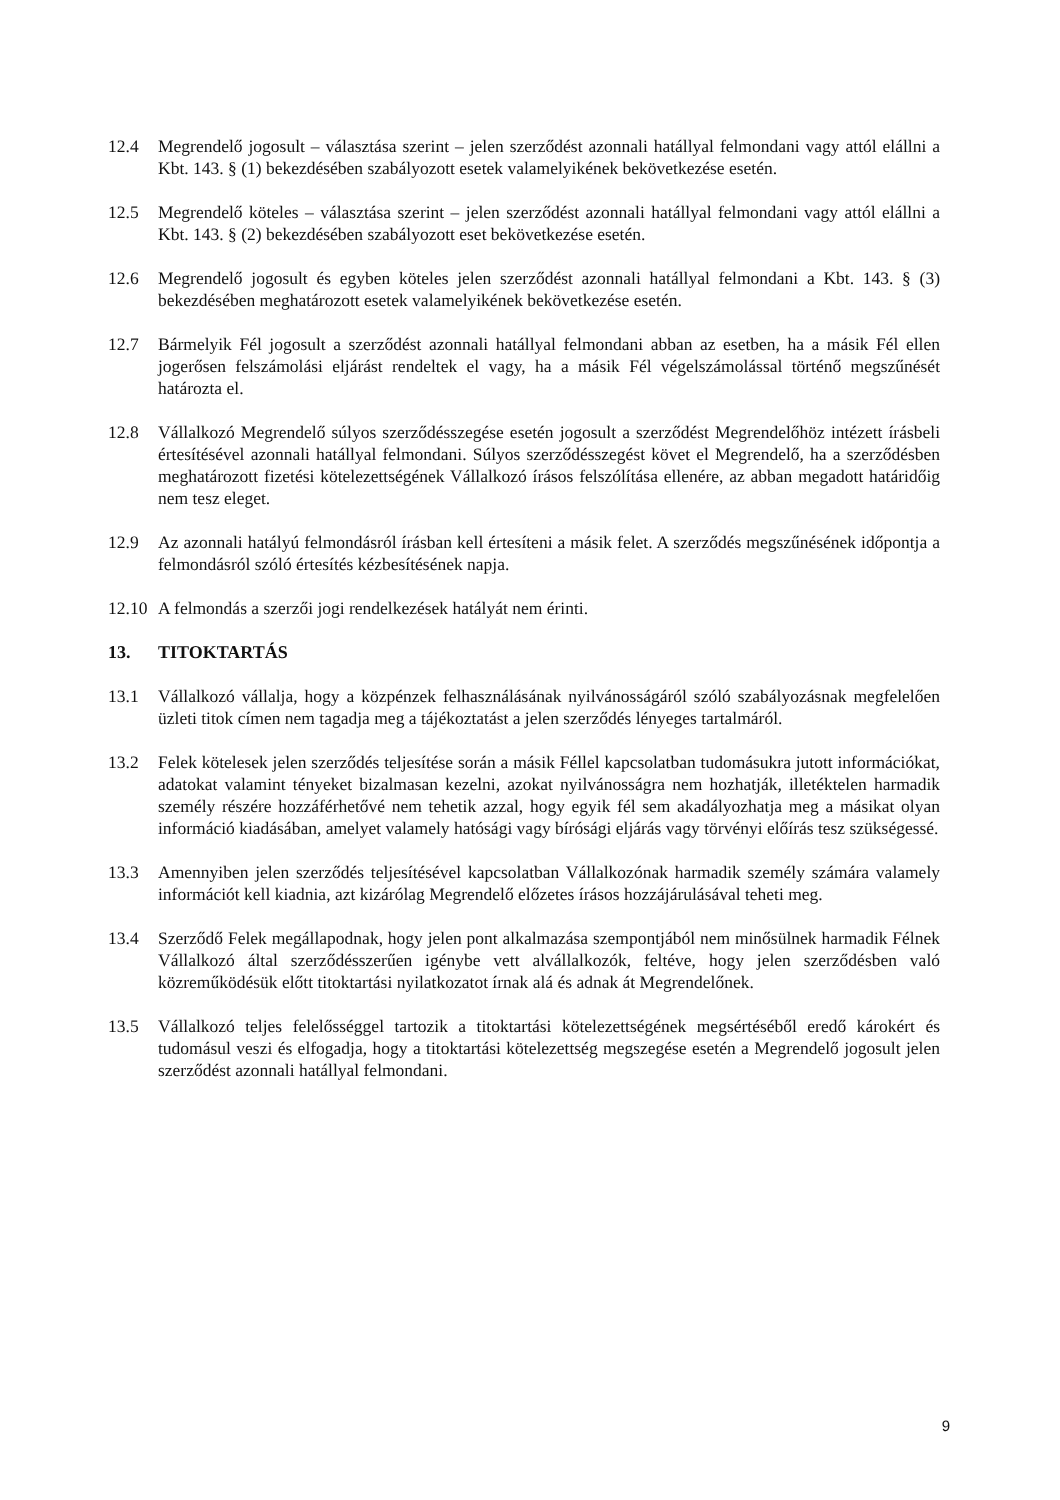12.4 Megrendelő jogosult – választása szerint – jelen szerződést azonnali hatállyal felmondani vagy attól elállni a Kbt. 143. § (1) bekezdésében szabályozott esetek valamelyikének bekövetkezése esetén.
12.5 Megrendelő köteles – választása szerint – jelen szerződést azonnali hatállyal felmondani vagy attól elállni a Kbt. 143. § (2) bekezdésében szabályozott eset bekövetkezése esetén.
12.6 Megrendelő jogosult és egyben köteles jelen szerződést azonnali hatállyal felmondani a Kbt. 143. § (3) bekezdésében meghatározott esetek valamelyikének bekövetkezése esetén.
12.7 Bármelyik Fél jogosult a szerződést azonnali hatállyal felmondani abban az esetben, ha a másik Fél ellen jogerősen felszámolási eljárást rendeltek el vagy, ha a másik Fél végelszámolással történő megszűnését határozta el.
12.8 Vállalkozó Megrendelő súlyos szerződésszegése esetén jogosult a szerződést Megrendelőhöz intézett írásbeli értesítésével azonnali hatállyal felmondani. Súlyos szerződésszegést követ el Megrendelő, ha a szerződésben meghatározott fizetési kötelezettségének Vállalkozó írásos felszólítása ellenére, az abban megadott határidőig nem tesz eleget.
12.9 Az azonnali hatályú felmondásról írásban kell értesíteni a másik felet. A szerződés megszűnésének időpontja a felmondásról szóló értesítés kézbesítésének napja.
12.10
A felmondás a szerzői jogi rendelkezések hatályát nem érinti.
13. TITOKTARTÁS
13.1 Vállalkozó vállalja, hogy a közpénzek felhasználásának nyilvánosságáról szóló szabályozásnak megfelelően üzleti titok címen nem tagadja meg a tájékoztatást a jelen szerződés lényeges tartalmáról.
13.2 Felek kötelesek jelen szerződés teljesítése során a másik Féllel kapcsolatban tudomásukra jutott információkat, adatokat valamint tényeket bizalmasan kezelni, azokat nyilvánosságra nem hozhatják, illetéktelen harmadik személy részére hozzáférhetővé nem tehetik azzal, hogy egyik fél sem akadályozhatja meg a másikat olyan információ kiadásában, amelyet valamely hatósági vagy bírósági eljárás vagy törvényi előírás tesz szükségessé.
13.3 Amennyiben jelen szerződés teljesítésével kapcsolatban Vállalkozónak harmadik személy számára valamely információt kell kiadnia, azt kizárólag Megrendelő előzetes írásos hozzájárulásával teheti meg.
13.4 Szerződő Felek megállapodnak, hogy jelen pont alkalmazása szempontjából nem minősülnek harmadik Félnek Vállalkozó által szerződésszerűen igénybe vett alvállalkozók, feltéve, hogy jelen szerződésben való közreműködésük előtt titoktartási nyilatkozatot írnak alá és adnak át Megrendelőnek.
13.5 Vállalkozó teljes felelősséggel tartozik a titoktartási kötelezettségének megsértéséből eredő károkért és tudomásul veszi és elfogadja, hogy a titoktartási kötelezettség megszegése esetén a Megrendelő jogosult jelen szerződést azonnali hatállyal felmondani.
9